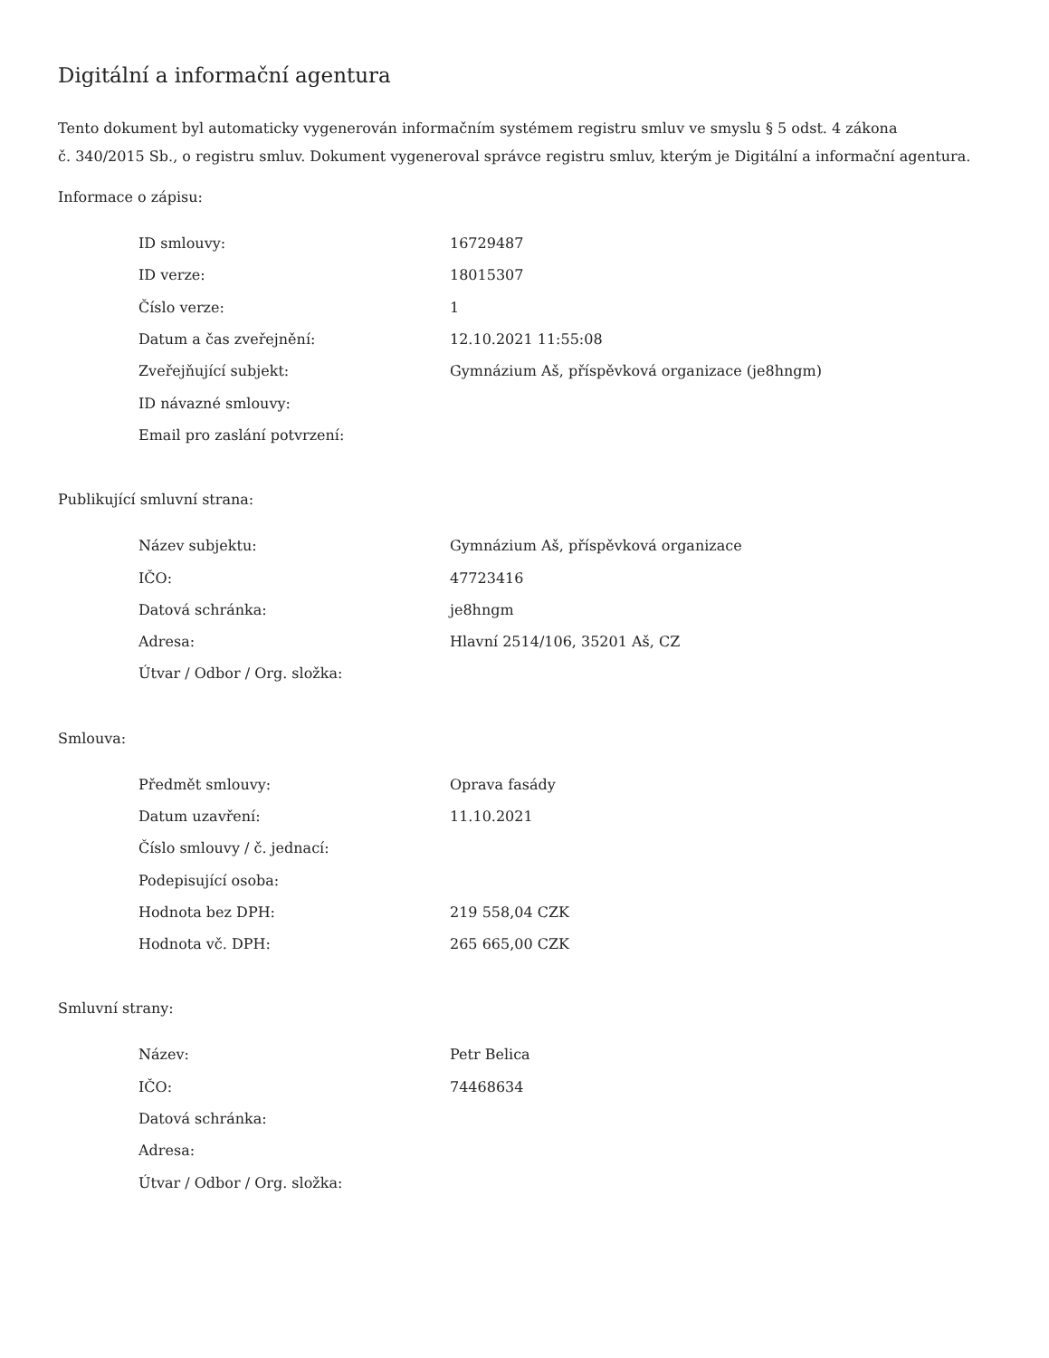Digitální a informační agentura
Tento dokument byl automaticky vygenerován informačním systémem registru smluv ve smyslu § 5 odst. 4 zákona
č. 340/2015 Sb., o registru smluv. Dokument vygeneroval správce registru smluv, kterým je Digitální a informační agentura.
Informace o zápisu:
| ID smlouvy: | 16729487 |
| ID verze: | 18015307 |
| Číslo verze: | 1 |
| Datum a čas zveřejnění: | 12.10.2021 11:55:08 |
| Zveřejňující subjekt: | Gymnázium Aš, příspěvková organizace (je8hngm) |
| ID návazné smlouvy: | |
| Email pro zaslání potvrzení: | |
Publikující smluvní strana:
| Název subjektu: | Gymnázium Aš, příspěvková organizace |
| IČO: | 47723416 |
| Datová schránka: | je8hngm |
| Adresa: | Hlavní 2514/106, 35201 Aš, CZ |
| Útvar / Odbor / Org. složka: | |
Smlouva:
| Předmět smlouvy: | Oprava fasády |
| Datum uzavření: | 11.10.2021 |
| Číslo smlouvy / č. jednací: | |
| Podepisující osoba: | |
| Hodnota bez DPH: | 219 558,04 CZK |
| Hodnota vč. DPH: | 265 665,00 CZK |
Smluvní strany:
| Název: | Petr Belica |
| IČO: | 74468634 |
| Datová schránka: | |
| Adresa: | |
| Útvar / Odbor / Org. složka: | |